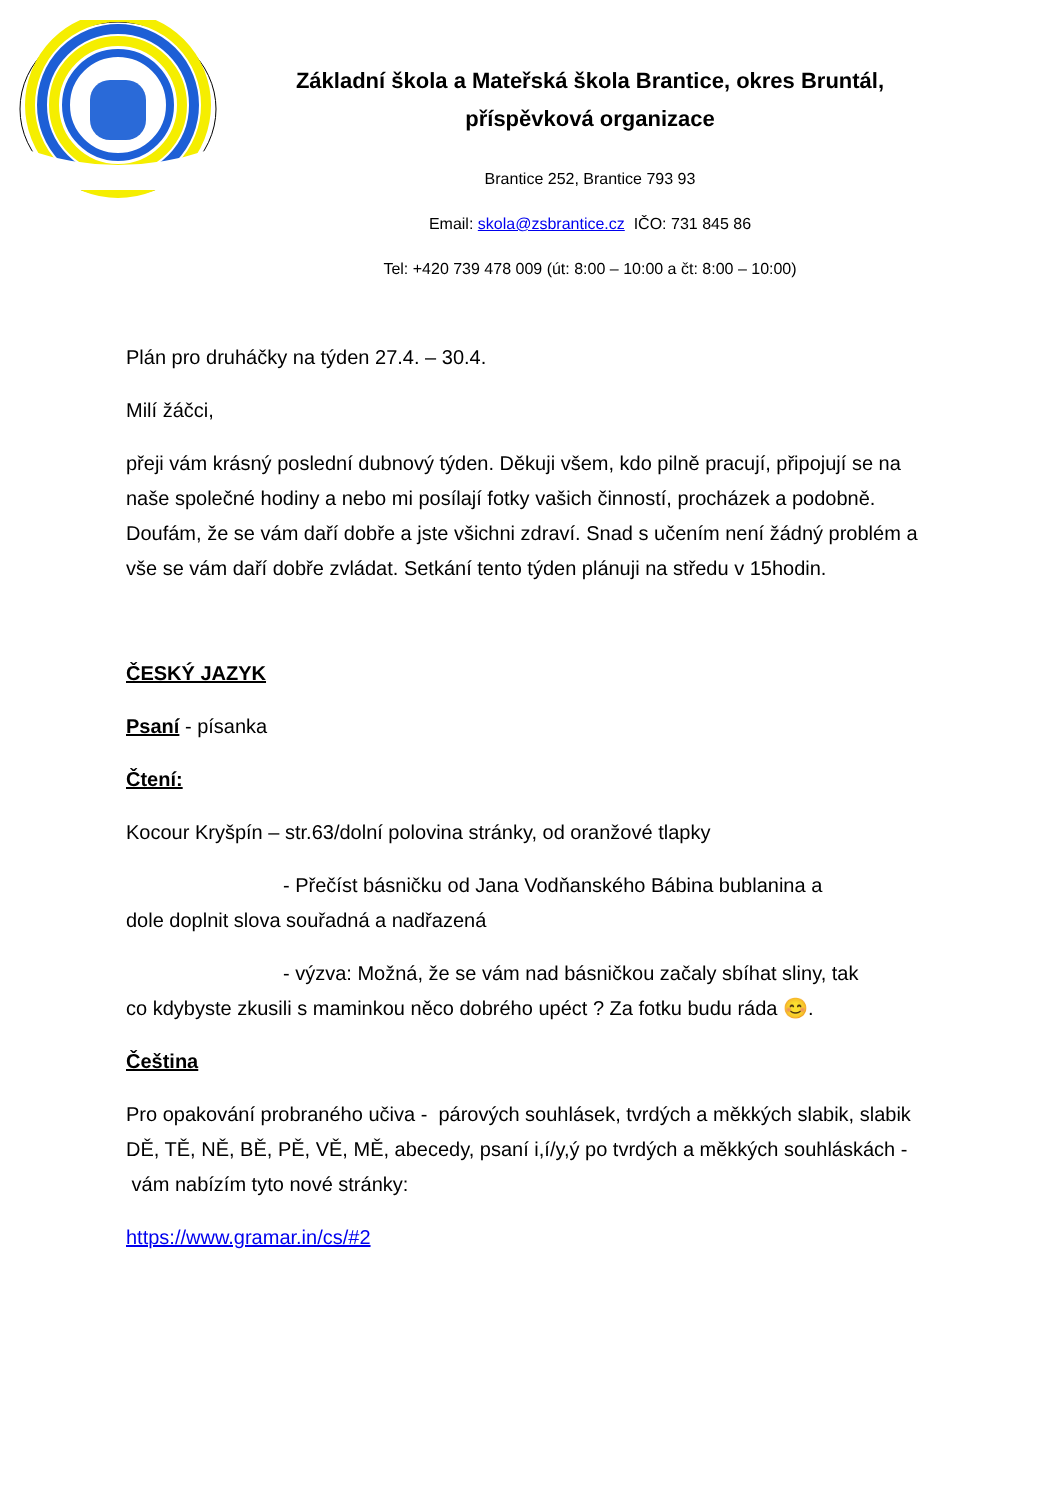Základní škola a Mateřská škola Brantice, okres Bruntál, příspěvková organizace
Brantice 252, Brantice 793 93
Email: skola@zsbrantice.cz IČO: 731 845 86
Tel: +420 739 478 009 (út: 8:00 – 10:00 a čt: 8:00 – 10:00)
Plán pro druháčky na týden 27.4. – 30.4.
Milí žáčci,
přeji vám krásný poslední dubnový týden. Děkuji všem, kdo pilně pracují, připojují se na naše společné hodiny a nebo mi posílají fotky vašich činností, procházek a podobně. Doufám, že se vám daří dobře a jste všichni zdraví. Snad s učením není žádný problém a vše se vám daří dobře zvládat. Setkání tento týden plánuji na středu v 15hodin.
ČESKÝ JAZYK
Psaní - písanka
Čtení:
Kocour Kryšpín – str.63/dolní polovina stránky, od oranžové tlapky
- Přečíst básničku od Jana Vodňanského Bábina bublanina a
dole doplnit slova souřadná a nadřazená
- výzva: Možná, že se vám nad básničkou začaly sbíhat sliny, tak
co kdybyste zkusili s maminkou něco dobrého upéct ? Za fotku budu ráda 😊.
Čeština
Pro opakování probraného učiva - párových souhlásek, tvrdých a měkkých slabik, slabik DĚ, TĚ, NĚ, BĚ, PĚ, VĚ, MĚ, abecedy, psaní i,í/y,ý po tvrdých a měkkých souhláskách - vám nabízím tyto nové stránky:
https://www.gramar.in/cs/#2